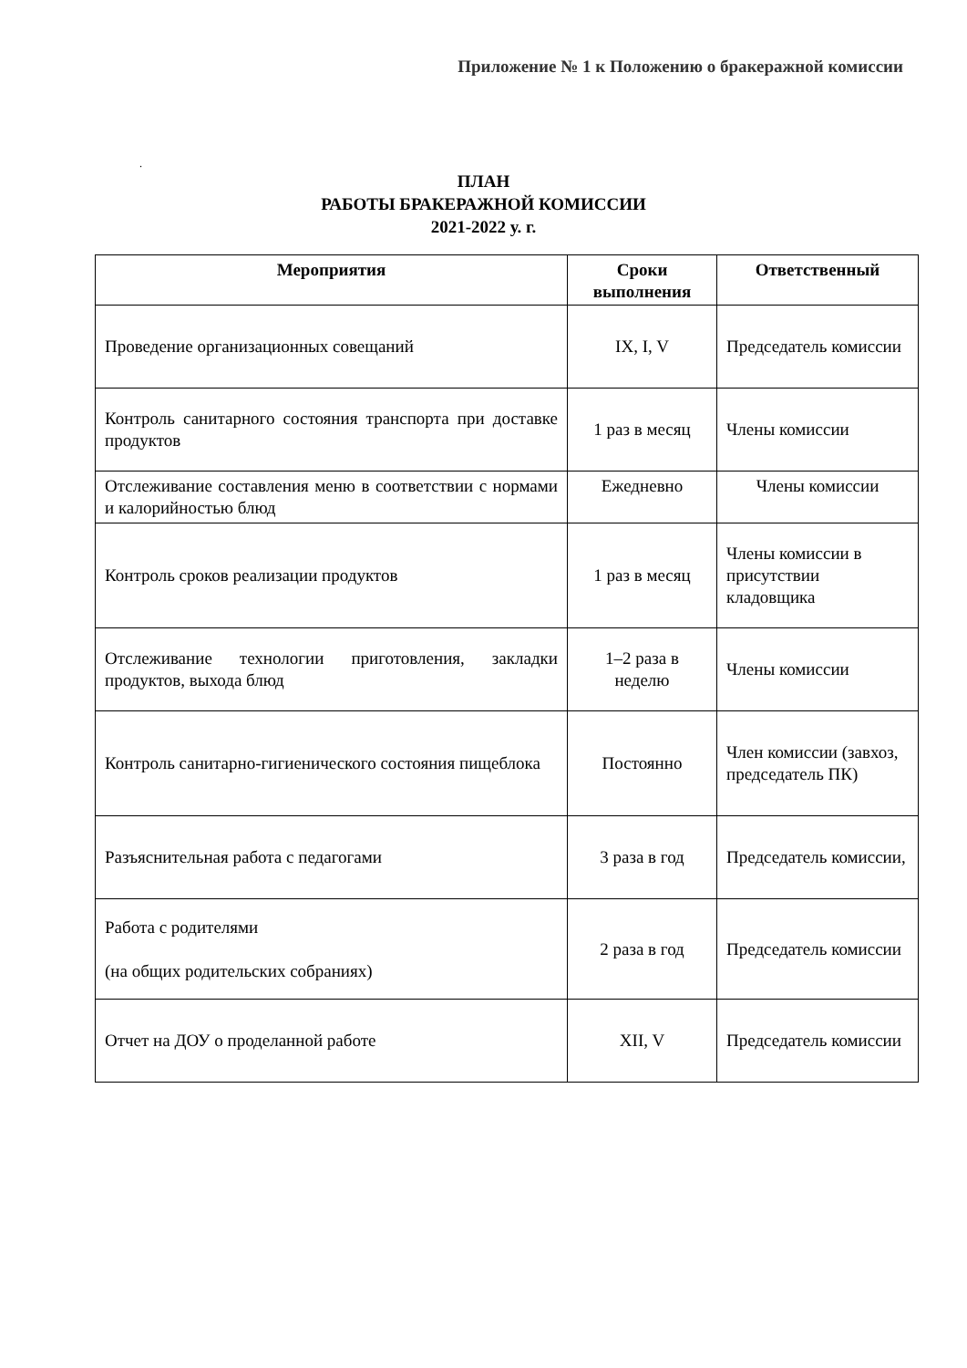Приложение № 1 к Положению о бракеражной комиссии
.
ПЛАН
РАБОТЫ БРАКЕРАЖНОЙ КОМИССИИ
2021-2022 у. г.
| Мероприятия | Сроки выполнения | Ответственный |
| --- | --- | --- |
| Проведение организационных совещаний | IX, I, V | Председатель комиссии |
| Контроль санитарного состояния транспорта при доставке продуктов | 1 раз в месяц | Члены комиссии |
| Отслеживание составления меню в соответствии с нормами и калорийностью блюд | Ежедневно | Члены комиссии |
| Контроль сроков реализации продуктов | 1 раз в месяц | Члены комиссии в присутствии кладовщика |
| Отслеживание технологии приготовления, закладки продуктов, выхода блюд | 1–2 раза в неделю | Члены комиссии |
| Контроль санитарно-гигиенического состояния пищеблока | Постоянно | Член комиссии (завхоз, председатель ПК) |
| Разъяснительная работа с педагогами | 3 раза в год | Председатель комиссии, |
| Работа с родителями (на общих родительских собраниях) | 2 раза в год | Председатель комиссии |
| Отчет на ДОУ о проделанной работе | XII, V | Председатель комиссии |